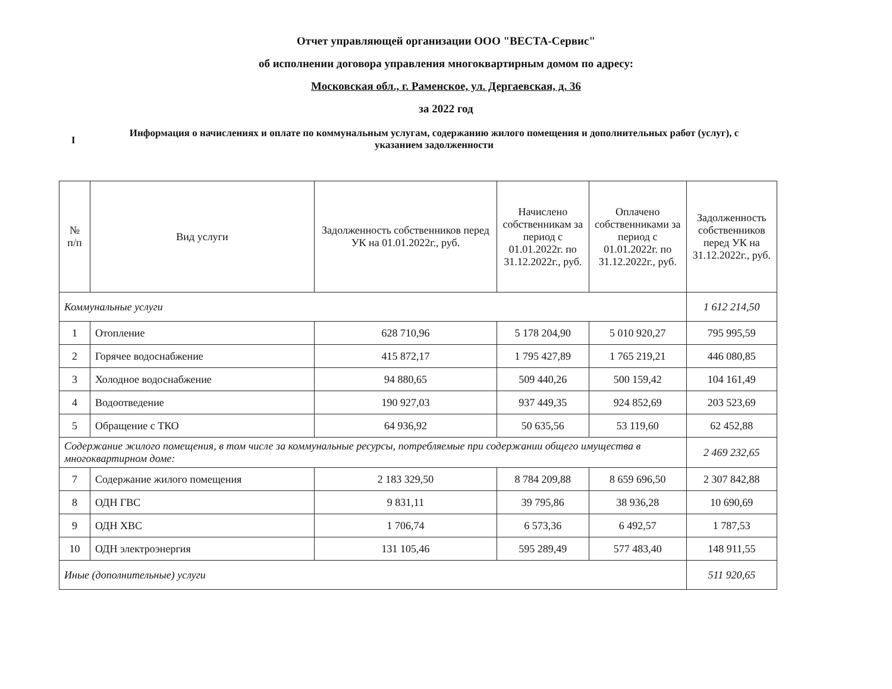Отчет управляющей организации ООО "ВЕСТА-Сервис"
об исполнении договора управления многоквартирным домом по адресу:
Московская обл., г. Раменское, ул. Дергаевская, д. 36
за 2022 год
I
Информация о начислениях и оплате по коммунальным услугам, содержанию жилого помещения и дополнительных работ (услуг), с указанием задолженности
| № п/п | Вид услуги | Задолженность собственников перед УК на 01.01.2022г., руб. | Начислено собственникам за период с 01.01.2022г. по 31.12.2022г., руб. | Оплачено собственниками за период с 01.01.2022г. по 31.12.2022г., руб. | Задолженность собственников перед УК на 31.12.2022г., руб. |
| --- | --- | --- | --- | --- | --- |
| Коммунальные услуги | | | | | 1 612 214,50 |
| 1 | Отопление | 628 710,96 | 5 178 204,90 | 5 010 920,27 | 795 995,59 |
| 2 | Горячее водоснабжение | 415 872,17 | 1 795 427,89 | 1 765 219,21 | 446 080,85 |
| 3 | Холодное водоснабжение | 94 880,65 | 509 440,26 | 500 159,42 | 104 161,49 |
| 4 | Водоотведение | 190 927,03 | 937 449,35 | 924 852,69 | 203 523,69 |
| 5 | Обращение с ТКО | 64 936,92 | 50 635,56 | 53 119,60 | 62 452,88 |
| Содержание жилого помещения, в том числе за коммунальные ресурсы, потребляемые при содержании общего имущества в многоквартирном доме: | | | | | 2 469 232,65 |
| 7 | Содержание жилого помещения | 2 183 329,50 | 8 784 209,88 | 8 659 696,50 | 2 307 842,88 |
| 8 | ОДН ГВС | 9 831,11 | 39 795,86 | 38 936,28 | 10 690,69 |
| 9 | ОДН ХВС | 1 706,74 | 6 573,36 | 6 492,57 | 1 787,53 |
| 10 | ОДН электроэнергия | 131 105,46 | 595 289,49 | 577 483,40 | 148 911,55 |
| Иные (дополнительные) услуги | | | | | 511 920,65 |